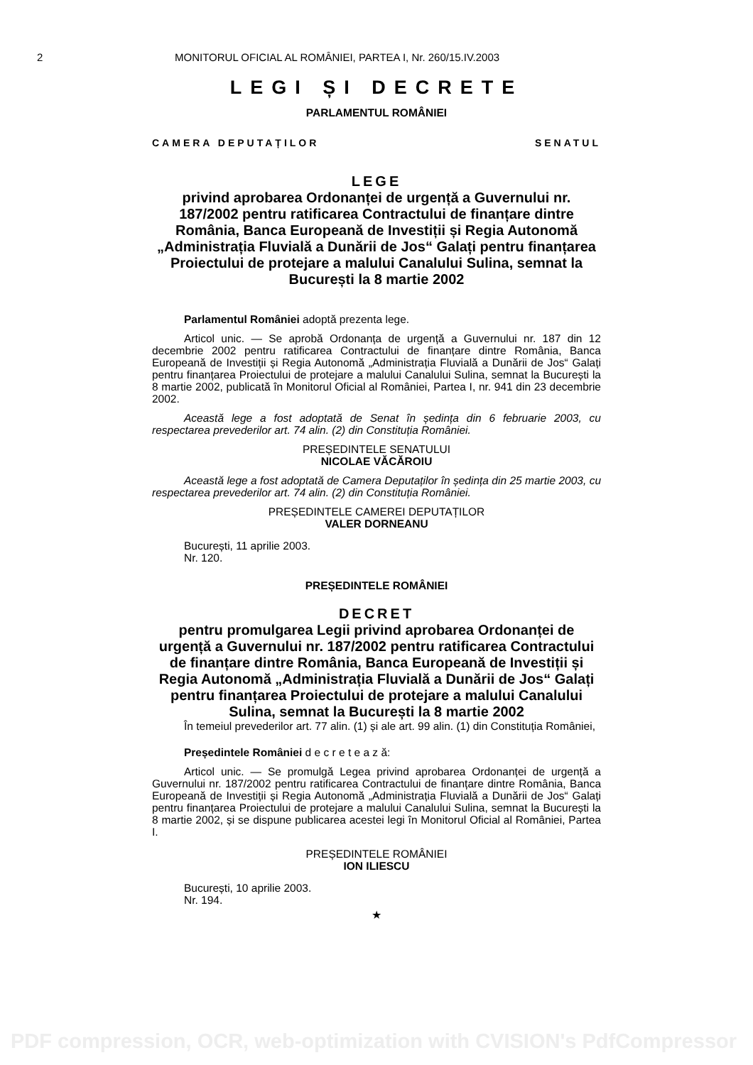2 MONITORUL OFICIAL AL ROMÂNIEI, PARTEA I, Nr. 260/15.IV.2003
LEGI ȘI DECRETE
PARLAMENTUL ROMÂNIEI
CAMERA DEPUTAȚILOR SENATUL
LEGE
privind aprobarea Ordonanței de urgență a Guvernului nr. 187/2002 pentru ratificarea Contractului de finanțare dintre România, Banca Europeană de Investiții și Regia Autonomă „Administrația Fluvială a Dunării de Jos“ Galați pentru finanțarea Proiectului de protejare a malului Canalului Sulina, semnat la București la 8 martie 2002
Parlamentul României adoptă prezenta lege.
Articol unic. — Se aprobă Ordonanța de urgență a Guvernului nr. 187 din 12 decembrie 2002 pentru ratificarea Contractului de finanțare dintre România, Banca Europeană de Investiții și Regia Autonomă „Administrația Fluvială a Dunării de Jos“ Galați pentru finanțarea Proiectului de protejare a malului Canalului Sulina, semnat la București la 8 martie 2002, publicată în Monitorul Oficial al României, Partea I, nr. 941 din 23 decembrie 2002.
Această lege a fost adoptată de Senat în ședința din 6 februarie 2003, cu respectarea prevederilor art. 74 alin. (2) din Constituția României.
PREȘEDINTELE SENATULUI
NICOLAE VĂCĂROIU
Această lege a fost adoptată de Camera Deputaților în ședința din 25 martie 2003, cu respectarea prevederilor art. 74 alin. (2) din Constituția României.
PREȘEDINTELE CAMEREI DEPUTAȚILOR
VALER DORNEANU
București, 11 aprilie 2003.
Nr. 120.
PREȘEDINTELE ROMÂNIEI
DECRET
pentru promulgarea Legii privind aprobarea Ordonanței de urgență a Guvernului nr. 187/2002 pentru ratificarea Contractului de finanțare dintre România, Banca Europeană de Investiții și Regia Autonomă „Administrația Fluvială a Dunării de Jos“ Galați pentru finanțarea Proiectului de protejare a malului Canalului Sulina, semnat la București la 8 martie 2002
În temeiul prevederilor art. 77 alin. (1) și ale art. 99 alin. (1) din Constituția României,
Președintele României d e c r e t e a z ă:
Articol unic. — Se promulgă Legea privind aprobarea Ordonanței de urgență a Guvernului nr. 187/2002 pentru ratificarea Contractului de finanțare dintre România, Banca Europeană de Investiții și Regia Autonomă „Administrația Fluvială a Dunării de Jos“ Galați pentru finanțarea Proiectului de protejare a malului Canalului Sulina, semnat la București la 8 martie 2002, și se dispune publicarea acestei legi în Monitorul Oficial al României, Partea I.
PREȘEDINTELE ROMÂNIEI
ION ILIESCU
București, 10 aprilie 2003.
Nr. 194.
★
PDF compression, OCR, web-optimization with CVISION's PdfCompressor